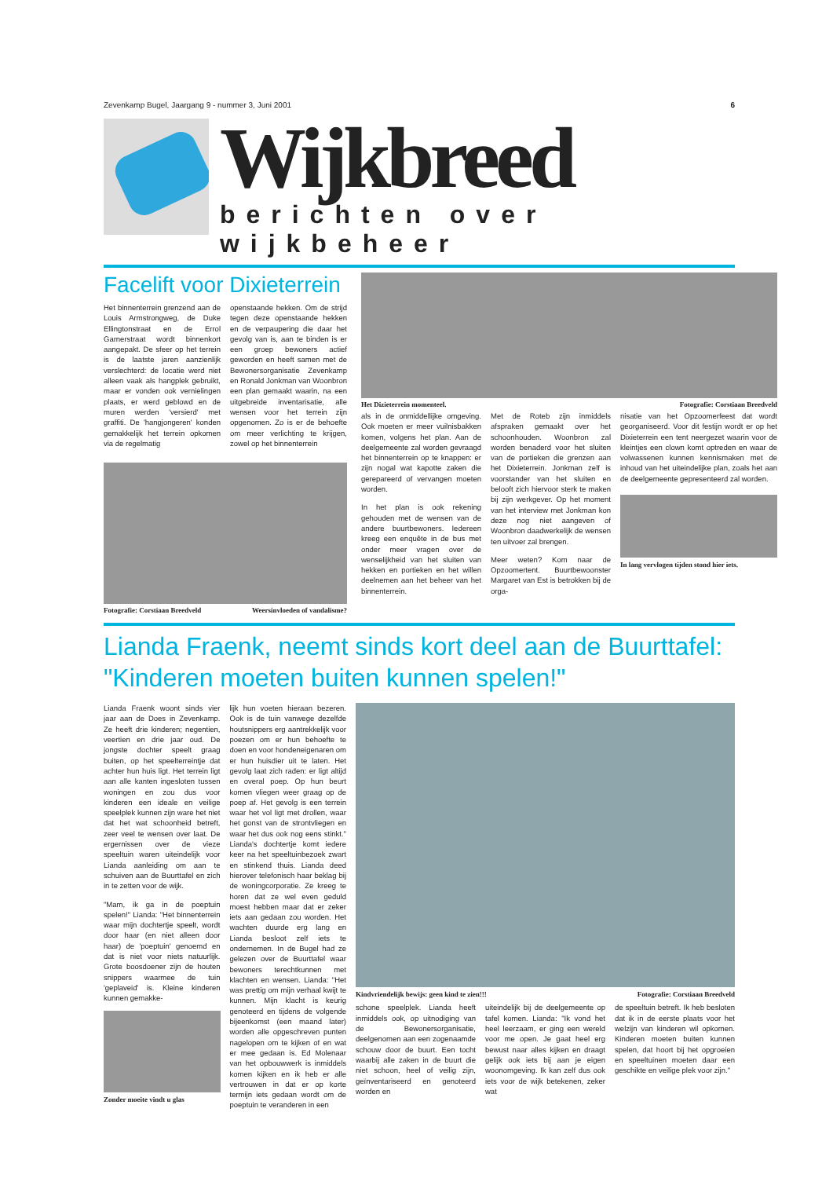Zevenkamp Bugel, Jaargang 9 - nummer 3, Juni 2001 6
Wijkbreed
berichten over wijkbeheer
Facelift voor Dixieterrein
Het binnenterrein grenzend aan de Louis Armstrongweg, de Duke Ellingtonstraat en de Errol Garnerstraat wordt binnenkort aangepakt. De sfeer op het terrein is de laatste jaren aanzienlijk verslechterd: de locatie werd niet alleen vaak als hangplek gebruikt, maar er vonden ook vernielingen plaats, er werd geblowd en de muren werden 'versierd' met graffiti. De 'hangjongeren' konden gemakkelijk het terrein opkomen via de regelmatig
openstaande hekken. Om de strijd tegen deze openstaande hekken en de verpaupering die daar het gevolg van is, aan te binden is er een groep bewoners actief geworden en heeft samen met de Bewonersorganisatie Zevenkamp en Ronald Jonkman van Woonbron een plan gemaakt waarin, na een uitgebreide inventarisatie, alle wensen voor het terrein zijn opgenomen. Zo is er de behoefte om meer verlichting te krijgen, zowel op het binnenterrein
Fotografie: Corstiaan Breedveld Weersinvloeden of vandalisme?
Het Dizieterrein momenteel. Fotografie: Corstiaan Breedveld
als in de onmiddellijke omgeving. Ook moeten er meer vuilnisbakken komen, volgens het plan. Aan de deelgemeente zal worden gevraagd het binnenterrein op te knappen: er zijn nogal wat kapotte zaken die gerepareerd of vervangen moeten worden.
In het plan is ook rekening gehouden met de wensen van de andere buurtbewoners. Iedereen kreeg een enquête in de bus met onder meer vragen over de wenselijkheid van het sluiten van hekken en portieken en het willen deelnemen aan het beheer van het binnenterrein.
Met de Roteb zijn inmiddels afspraken gemaakt over het schoonhouden. Woonbron zal worden benaderd voor het sluiten van de portieken die grenzen aan het Dixieterrein. Jonkman zelf is voorstander van het sluiten en belooft zich hiervoor sterk te maken bij zijn werkgever. Op het moment van het interview met Jonkman kon deze nog niet aangeven of Woonbron daadwerkelijk de wensen ten uitvoer zal brengen.
Meer weten? Kom naar de Opzoomertent. Buurtbewoonster Margaret van Est is betrokken bij de orga-
nisatie van het Opzoomerfeest dat wordt georganiseerd. Voor dit festijn wordt er op het Dixieterrein een tent neergezet waarin voor de kleintjes een clown komt optreden en waar de volwassenen kunnen kennismaken met de inhoud van het uiteindelijke plan, zoals het aan de deelgemeente gepresenteerd zal worden.
In lang vervlogen tijden stond hier iets.
Lianda Fraenk, neemt sinds kort deel aan de Buurttafel:
"Kinderen moeten buiten kunnen spelen!"
Lianda Fraenk woont sinds vier jaar aan de Does in Zevenkamp. Ze heeft drie kinderen; negentien, veertien en drie jaar oud. De jongste dochter speelt graag buiten, op het speelterreintje dat achter hun huis ligt. Het terrein ligt aan alle kanten ingesloten tussen woningen en zou dus voor kinderen een ideale en veilige speelplek kunnen zijn ware het niet dat het wat schoonheid betreft, zeer veel te wensen over laat. De ergernissen over de vieze speeltuin waren uiteindelijk voor Lianda aanleiding om aan te schuiven aan de Buurttafel en zich in te zetten voor de wijk.
"Mam, ik ga in de poeptuin spelen!" Lianda: "Het binnenterrein waar mijn dochtertje speelt, wordt door haar (en niet alleen door haar) de 'poeptuin' genoemd en dat is niet voor niets natuurlijk. Grote boosdoener zijn de houten snippers waarmee de tuin 'geplaveid' is. Kleine kinderen kunnen gemakke-
Zonder moeite vindt u glas
lijk hun voeten hieraan bezeren. Ook is de tuin vanwege dezelfde houtsnippers erg aantrekkelijk voor poezen om er hun behoefte te doen en voor hondeneigenaren om er hun huisdier uit te laten. Het gevolg laat zich raden: er ligt altijd en overal poep. Op hun beurt komen vliegen weer graag op de poep af. Het gevolg is een terrein waar het vol ligt met drollen, waar het gonst van de strontvliegen en waar het dus ook nog eens stinkt." Lianda's dochtertje komt iedere keer na het speeltuinbezoek zwart en stinkend thuis. Lianda deed hierover telefonisch haar beklag bij de woningcorporatie. Ze kreeg te horen dat ze wel even geduld moest hebben maar dat er zeker iets aan gedaan zou worden. Het wachten duurde erg lang en Lianda besloot zelf iets te ondernemen. In de Bugel had ze gelezen over de Buurttafel waar bewoners terechtkunnen met klachten en wensen. Lianda: "Het was prettig om mijn verhaal kwijt te kunnen. Mijn klacht is keurig genoteerd en tijdens de volgende bijeenkomst (een maand later) worden alle opgeschreven punten nagelopen om te kijken of en wat er mee gedaan is. Ed Molenaar van het opbouwwerk is inmiddels komen kijken en ik heb er alle vertrouwen in dat er op korte termijn iets gedaan wordt om de poeptuin te veranderen in een
Kindvriendelijk bewijs: geen kind te zien!!! Fotografie: Corstiaan Breedveld
schone speelplek. Lianda heeft inmiddels ook, op uitnodiging van de Bewonersorganisatie, deelgenomen aan een zogenaamde schouw door de buurt. Een tocht waarbij alle zaken in de buurt die niet schoon, heel of veilig zijn, geïnventariseerd en genoteerd worden en
uiteindelijk bij de deelgemeente op tafel komen. Lianda: "Ik vond het heel leerzaam, er ging een wereld voor me open. Je gaat heel erg bewust naar alles kijken en draagt gelijk ook iets bij aan je eigen woonomgeving. Ik kan zelf dus ook iets voor de wijk betekenen, zeker wat
de speeltuin betreft. Ik heb besloten dat ik in de eerste plaats voor het welzijn van kinderen wil opkomen. Kinderen moeten buiten kunnen spelen, dat hoort bij het opgroeien en speeltuinen moeten daar een geschikte en veilige plek voor zijn."